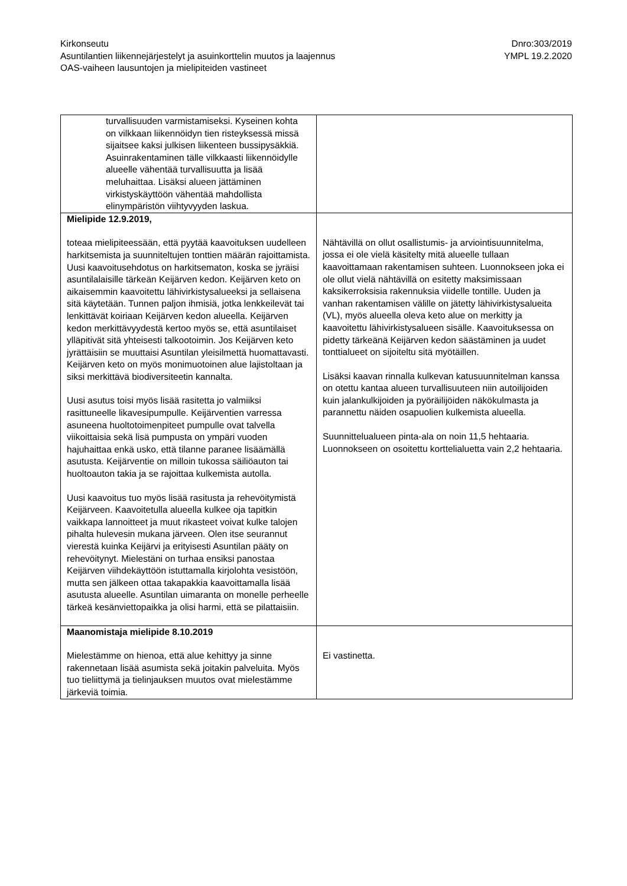Kirkonseutu
Asuntilantien liikennejärjestelyt ja asuinkorttelin muutos ja laajennus
OAS-vaiheen lausuntojen ja mielipiteiden vastineet
Dnro:303/2019
YMPL 19.2.2020
| turvallisuuden varmistamiseksi. Kyseinen kohta on vilkkaan liikennöidyn tien risteyksessä missä sijaitsee kaksi julkisen liikenteen bussipysäkkiä. Asuinrakentaminen tälle vilkkaasti liikennöidylle alueelle vähentää turvallisuutta ja lisää meluhaittaa. Lisäksi alueen jättäminen virkistyskäyttöön vähentää mahdollista elinympäristön viihtyvyyden laskua. | |
| Mielipide 12.9.2019, toteaa mielipiteessään, että pyytää kaavoituksen uudelleen harkitsemista ja suunniteltujen tonttien määrän rajoittamista. Uusi kaavoitusehdotus on harkitsematon, koska se jyräisi asuntilalaisille tärkeän Keijärven kedon. Keijärven keto on aikaisemmin kaavoitettu lähivirkistysalueeksi ja sellaisena sitä käytetään. Tunnen paljon ihmisiä, jotka lenkkeilevät tai lenkittävät koiriaan Keijärven kedon alueella. Keijärven kedon merkittävyydestä kertoo myös se, että asuntilaiset ylläpitivät sitä yhteisesti talkootoimin. Jos Keijärven keto jyrättäisiin se muuttaisi Asuntilan yleisilmettä huomattavasti. Keijärven keto on myös monimuotoinen alue lajistoltaan ja siksi merkittävä biodiversiteetin kannalta. Uusi asutus toisi myös lisää rasitetta jo valmiiksi rasittuneelle likavesipumpulle. Keijärventien varressa asuneena huoltotoimenpiteet pumpulle ovat talvella viikoittaisia sekä lisä pumpusta on ympäri vuoden hajuhaittaa enkä usko, että tilanne paranee lisäämällä asutusta. Keijärventie on milloin tukossa säiliöauton tai huoltoauton takia ja se rajoittaa kulkemista autolla. Uusi kaavoitus tuo myös lisää rasitusta ja rehevöitymistä Keijärveen. Kaavoitetulla alueella kulkee oja tapitkin vaikkapa lannoitteet ja muut rikasteet voivat kulke talojen pihalta hulevesin mukana järveen. Olen itse seurannut vierestä kuinka Keijärvi ja erityisesti Asuntilan pääty on rehevöitynyt. Mielestäni on turhaa ensiksi panostaa Keijärven viihdekäyttöön istuttamalla kirjolohta vesistöön, mutta sen jälkeen ottaa takapakkia kaavoittamalla lisää asutusta alueelle. Asuntilan uimaranta on monelle perheelle tärkeä kesänviettopaikka ja olisi harmi, että se pilattaisiin. | Nähtävillä on ollut osallistumis- ja arviointisuunnitelma, jossa ei ole vielä käsitelty mitä alueelle tullaan kaavoittamaan rakentamisen suhteen. Luonnokseen joka ei ole ollut vielä nähtävillä on esitetty maksimissaan kaksikerroksisia rakennuksia viidelle tontille. Uuden ja vanhan rakentamisen välille on jätetty lähivirkistysalueita (VL), myös alueella oleva keto alue on merkitty ja kaavoitettu lähivirkistysalueen sisälle. Kaavoituksessa on pidetty tärkeänä Keijärven kedon säästäminen ja uudet tonttialueet on sijoiteltu sitä myötäillen. Lisäksi kaavan rinnalla kulkevan katusuunnitelman kanssa on otettu kantaa alueen turvallisuuteen niin autoilijoiden kuin jalankulkijoiden ja pyöräilijöiden näkökulmasta ja parannettu näiden osapuolien kulkemista alueella. Suunnittelualueen pinta-ala on noin 11,5 hehtaaria. Luonnokseen on osoitettu korttelialuetta vain 2,2 hehtaaria. |
| Maanomistaja mielipide 8.10.2019 Mielestämme on hienoa, että alue kehittyy ja sinne rakennetaan lisää asumista sekä joitakin palveluita. Myös tuo tieliittymä ja tielinjauksen muutos ovat mielestämme järkeviä toimia. | Ei vastinetta. |